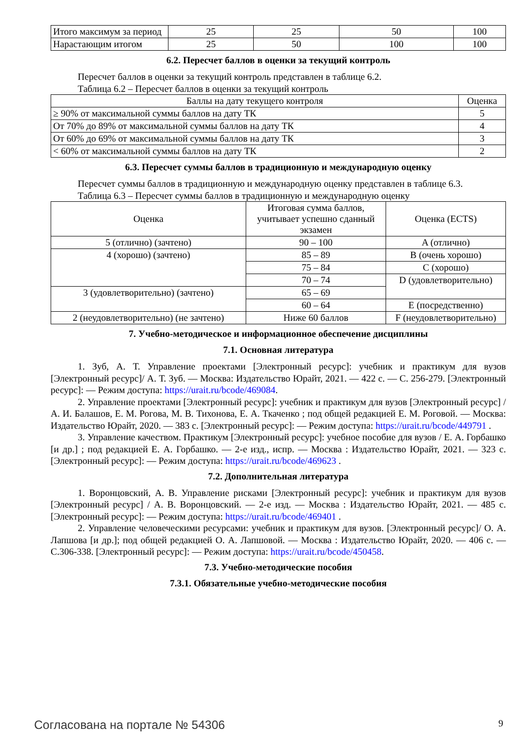| Итого максимум за период | 25 | 25 | 50 | 100 |
| Нарастающим итогом | 25 | 50 | 100 | 100 |
6.2. Пересчет баллов в оценки за текущий контроль
Пересчет баллов в оценки за текущий контроль представлен в таблице 6.2.
Таблица 6.2 – Пересчет баллов в оценки за текущий контроль
| Баллы на дату текущего контроля | Оценка |
| ≥ 90% от максимальной суммы баллов на дату ТК | 5 |
| От 70% до 89% от максимальной суммы баллов на дату ТК | 4 |
| От 60% до 69% от максимальной суммы баллов на дату ТК | 3 |
| < 60% от максимальной суммы баллов на дату ТК | 2 |
6.3. Пересчет суммы баллов в традиционную и международную оценку
Пересчет суммы баллов в традиционную и международную оценку представлен в таблице 6.3.
Таблица 6.3 – Пересчет суммы баллов в традиционную и международную оценку
| Оценка | Итоговая сумма баллов, учитывает успешно сданный экзамен | Оценка (ECTS) |
| 5 (отлично) (зачтено) | 90 – 100 | A (отлично) |
| 4 (хорошо) (зачтено) | 85 – 89 | B (очень хорошо) |
| | 75 – 84 | C (хорошо) |
| | 70 – 74 | D (удовлетворительно) |
| 3 (удовлетворительно) (зачтено) | 65 – 69 | |
| | 60 – 64 | E (посредственно) |
| 2 (неудовлетворительно) (не зачтено) | Ниже 60 баллов | F (неудовлетворительно) |
7. Учебно-методическое и информационное обеспечение дисциплины
7.1. Основная литература
1. Зуб, А. Т. Управление проектами [Электронный ресурс]: учебник и практикум для вузов [Электронный ресурс]/ А. Т. Зуб. — Москва: Издательство Юрайт, 2021. — 422 с. — С. 256-279. [Электронный ресурс]: — Режим доступа: https://urait.ru/bcode/469084.
2. Управление проектами [Электронный ресурс]: учебник и практикум для вузов [Электронный ресурс] / А. И. Балашов, Е. М. Рогова, М. В. Тихонова, Е. А. Ткаченко ; под общей редакцией Е. М. Роговой. — Москва: Издательство Юрайт, 2020. — 383 с. [Электронный ресурс]: — Режим доступа: https://urait.ru/bcode/449791 .
3. Управление качеством. Практикум [Электронный ресурс]: учебное пособие для вузов / Е. А. Горбашко [и др.] ; под редакцией Е. А. Горбашко. — 2-е изд., испр. — Москва : Издательство Юрайт, 2021. — 323 с. [Электронный ресурс]: — Режим доступа: https://urait.ru/bcode/469623 .
7.2. Дополнительная литература
1. Воронцовский, А. В. Управление рисками [Электронный ресурс]: учебник и практикум для вузов [Электронный ресурс] / А. В. Воронцовский. — 2-е изд. — Москва : Издательство Юрайт, 2021. — 485 с. [Электронный ресурс]: — Режим доступа: https://urait.ru/bcode/469401 .
2. Управление человеческими ресурсами: учебник и практикум для вузов. [Электронный ресурс]/ О. А. Лапшова [и др.]; под общей редакцией О. А. Лапшовой. — Москва : Издательство Юрайт, 2020. — 406 с. — С.306-338. [Электронный ресурс]: — Режим доступа: https://urait.ru/bcode/450458.
7.3. Учебно-методические пособия
7.3.1. Обязательные учебно-методические пособия
Согласована на портале № 54306 9